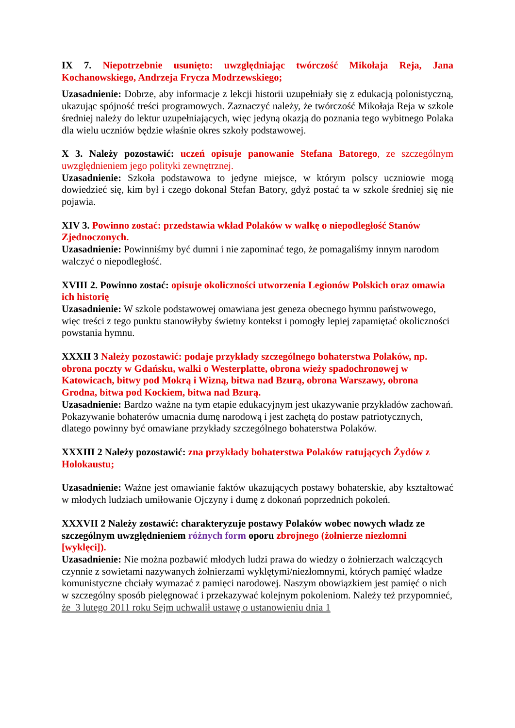IX 7. Niepotrzebnie usunięto: uwzględniając twórczość Mikołaja Reja, Jana Kochanowskiego, Andrzeja Frycza Modrzewskiego;
Uzasadnienie: Dobrze, aby informacje z lekcji historii uzupełniały się z edukacją polonistyczną, ukazując spójność treści programowych. Zaznaczyć należy, że twórczość Mikołaja Reja w szkole średniej należy do lektur uzupełniających, więc jedyną okazją do poznania tego wybitnego Polaka dla wielu uczniów będzie właśnie okres szkoły podstawowej.
X 3. Należy pozostawić: uczeń opisuje panowanie Stefana Batorego, ze szczególnym uwzględnieniem jego polityki zewnętrznej.
Uzasadnienie: Szkoła podstawowa to jedyne miejsce, w którym polscy uczniowie mogą dowiedzieć się, kim był i czego dokonał Stefan Batory, gdyż postać ta w szkole średniej się nie pojawia.
XIV 3. Powinno zostać: przedstawia wkład Polaków w walkę o niepodległość Stanów Zjednoczonych.
Uzasadnienie: Powinniśmy być dumni i nie zapominać tego, że pomagaliśmy innym narodom walczyć o niepodległość.
XVIII 2. Powinno zostać: opisuje okoliczności utworzenia Legionów Polskich oraz omawia ich historię
Uzasadnienie: W szkole podstawowej omawiana jest geneza obecnego hymnu państwowego, więc treści z tego punktu stanowiłyby świetny kontekst i pomogły lepiej zapamiętać okoliczności powstania hymnu.
XXXII 3 Należy pozostawić: podaje przykłady szczególnego bohaterstwa Polaków, np. obrona poczty w Gdańsku, walki o Westerplatte, obrona wieży spadochronowej w Katowicach, bitwy pod Mokrą i Wizną, bitwa nad Bzurą, obrona Warszawy, obrona Grodna, bitwa pod Kockiem, bitwa nad Bzurą.
Uzasadnienie: Bardzo ważne na tym etapie edukacyjnym jest ukazywanie przykładów zachowań. Pokazywanie bohaterów umacnia dumę narodową i jest zachętą do postaw patriotycznych, dlatego powinny być omawiane przykłady szczególnego bohaterstwa Polaków.
XXXIII 2 Należy pozostawić: zna przykłady bohaterstwa Polaków ratujących Żydów z Holokaustu;
Uzasadnienie: Ważne jest omawianie faktów ukazujących postawy bohaterskie, aby kształtować w młodych ludziach umiłowanie Ojczyny i dumę z dokonań poprzednich pokoleń.
XXXVII 2 Należy zostawić: charakteryzuje postawy Polaków wobec nowych władz ze szczególnym uwzględnieniem różnych form oporu zbrojnego (żołnierze niezłomni [wyklęci]).
Uzasadnienie: Nie można pozbawić młodych ludzi prawa do wiedzy o żołnierzach walczących czynnie z sowietami nazywanych żołnierzami wyklętymi/niezłomnymi, których pamięć władze komunistyczne chciały wymazać z pamięci narodowej. Naszym obowiązkiem jest pamięć o nich w szczególny sposób pielęgnować i przekazywać kolejnym pokoleniom. Należy też przypomnieć, że 3 lutego 2011 roku Sejm uchwalił ustawę o ustanowieniu dnia 1